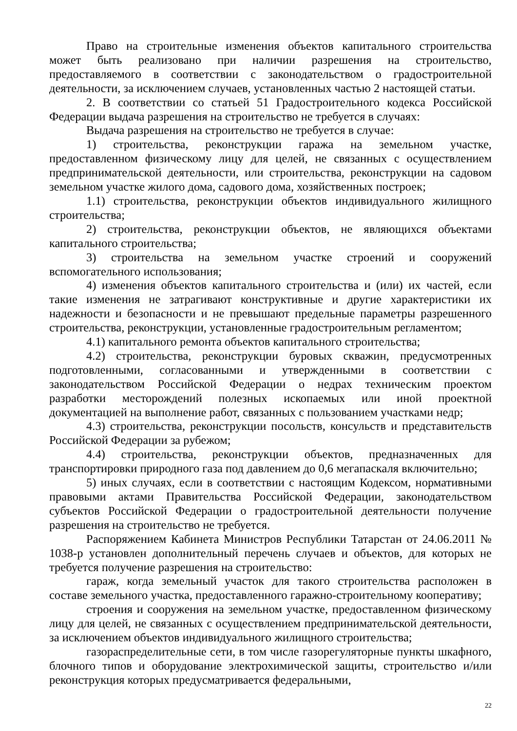Право на строительные изменения объектов капитального строительства может быть реализовано при наличии разрешения на строительство, предоставляемого в соответствии с законодательством о градостроительной деятельности, за исключением случаев, установленных частью 2 настоящей статьи.
2. В соответствии со статьей 51 Градостроительного кодекса Российской Федерации выдача разрешения на строительство не требуется в случаях:
Выдача разрешения на строительство не требуется в случае:
1) строительства, реконструкции гаража на земельном участке, предоставленном физическому лицу для целей, не связанных с осуществлением предпринимательской деятельности, или строительства, реконструкции на садовом земельном участке жилого дома, садового дома, хозяйственных построек;
1.1) строительства, реконструкции объектов индивидуального жилищного строительства;
2) строительства, реконструкции объектов, не являющихся объектами капитального строительства;
3) строительства на земельном участке строений и сооружений вспомогательного использования;
4) изменения объектов капитального строительства и (или) их частей, если такие изменения не затрагивают конструктивные и другие характеристики их надежности и безопасности и не превышают предельные параметры разрешенного строительства, реконструкции, установленные градостроительным регламентом;
4.1) капитального ремонта объектов капитального строительства;
4.2) строительства, реконструкции буровых скважин, предусмотренных подготовленными, согласованными и утвержденными в соответствии с законодательством Российской Федерации о недрах техническим проектом разработки месторождений полезных ископаемых или иной проектной документацией на выполнение работ, связанных с пользованием участками недр;
4.3) строительства, реконструкции посольств, консульств и представительств Российской Федерации за рубежом;
4.4) строительства, реконструкции объектов, предназначенных для транспортировки природного газа под давлением до 0,6 мегапаскаля включительно;
5) иных случаях, если в соответствии с настоящим Кодексом, нормативными правовыми актами Правительства Российской Федерации, законодательством субъектов Российской Федерации о градостроительной деятельности получение разрешения на строительство не требуется.
Распоряжением Кабинета Министров Республики Татарстан от 24.06.2011 № 1038-р установлен дополнительный перечень случаев и объектов, для которых не требуется получение разрешения на строительство:
гараж, когда земельный участок для такого строительства расположен в составе земельного участка, предоставленного гаражно-строительному кооперативу;
строения и сооружения на земельном участке, предоставленном физическому лицу для целей, не связанных с осуществлением предпринимательской деятельности, за исключением объектов индивидуального жилищного строительства;
газораспределительные сети, в том числе газорегуляторные пункты шкафного, блочного типов и оборудование электрохимической защиты, строительство и/или реконструкция которых предусматривается федеральными,
22